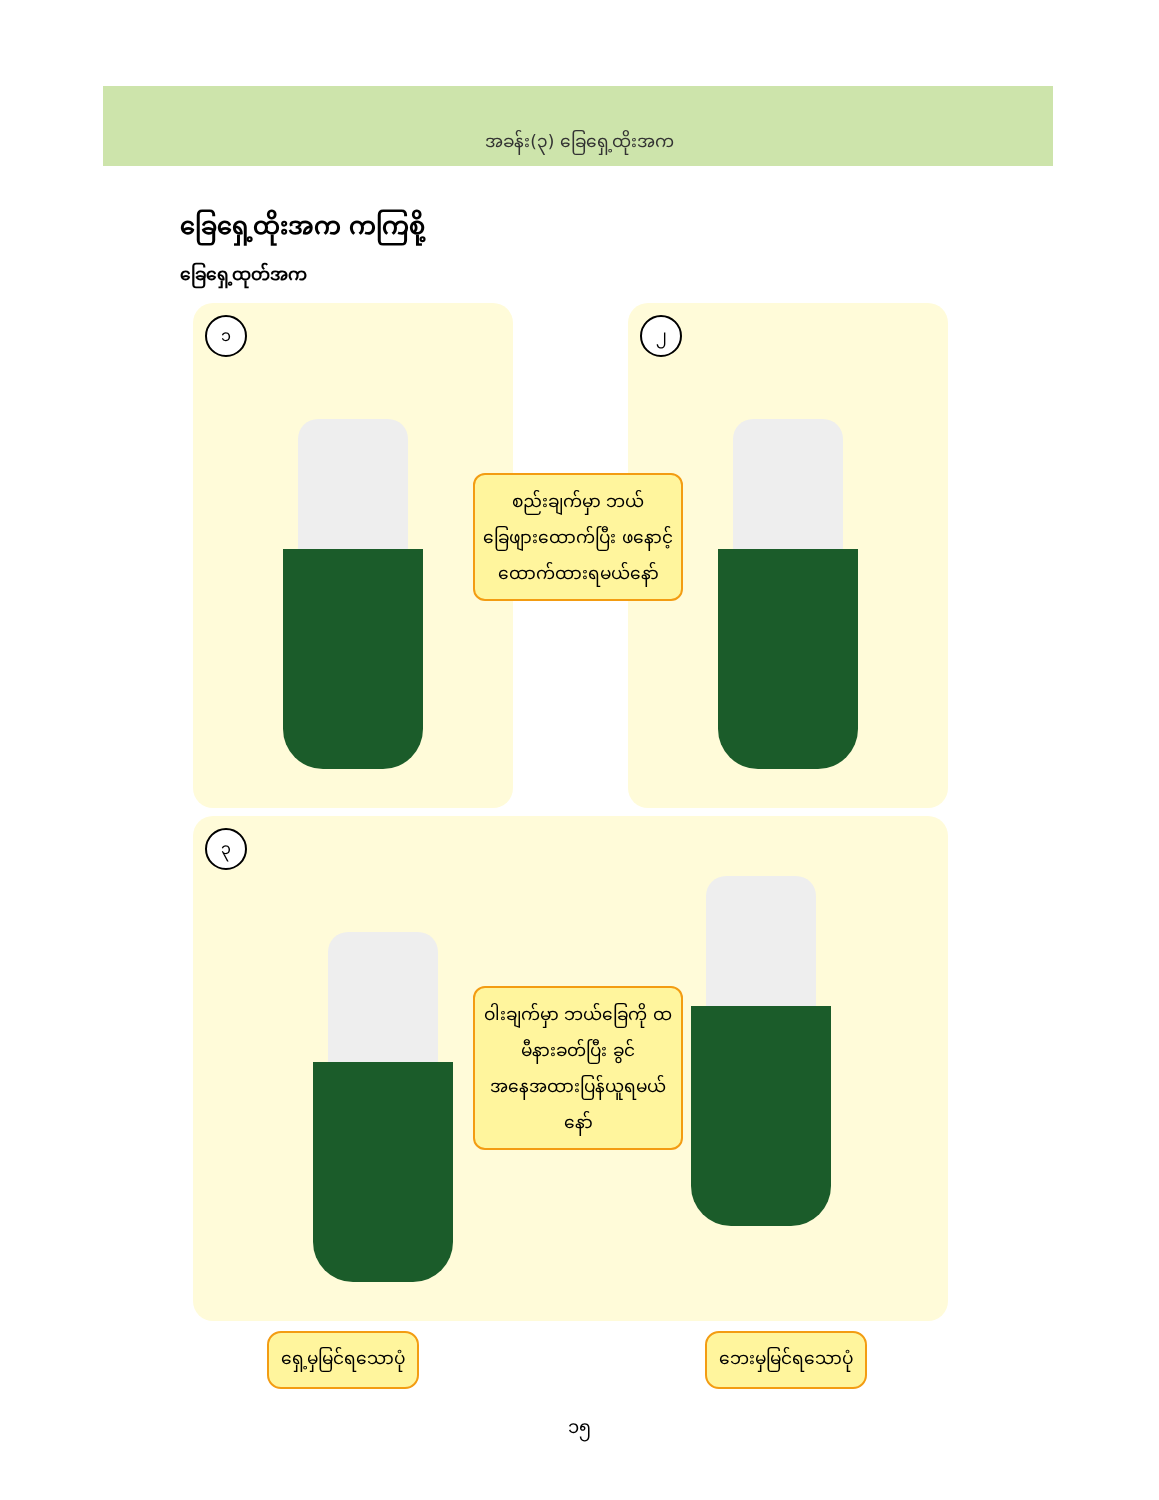အခန်း(၃) ခြေရှေ့ထိုးအက
ခြေရှေ့ထိုးအက ကကြစို့
ခြေရှေ့ထုတ်အက
၁ ၂
စည်းချက်မှာ ဘယ်ခြေဖျားထောက်ပြီး ဖနောင့်ထောက်ထားရမယ်နော်
၃
ဝါးချက်မှာ ဘယ်ခြေကို ထမီနားခတ်ပြီး ခွင်အနေအထားပြန်ယူရမယ်နော်
ရှေ့မှမြင်ရသောပုံ ဘေးမှမြင်ရသောပုံ
၁၅